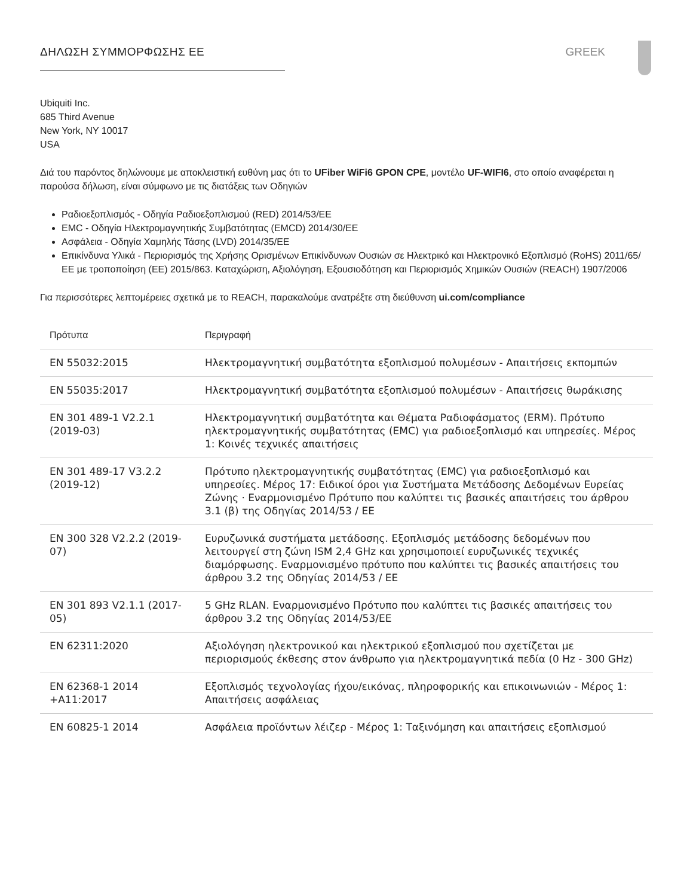ΔΗΛΩΣΗ ΣΥΜΜΟΡΦΩΣΗΣ ΕΕ GREEK
Ubiquiti Inc.
685 Third Avenue
New York, NY 10017
USA
Διά του παρόντος δηλώνουμε με αποκλειστική ευθύνη μας ότι το UFiber WiFi6 GPON CPE, μοντέλο UF-WIFI6, στο οποίο αναφέρεται η παρούσα δήλωση, είναι σύμφωνο με τις διατάξεις των Οδηγιών
Ραδιοεξοπλισμός - Οδηγία Ραδιοεξοπλισμού (RED) 2014/53/ΕΕ
EMC - Οδηγία Ηλεκτρομαγνητικής Συμβατότητας (EMCD) 2014/30/ΕΕ
Ασφάλεια - Οδηγία Χαμηλής Τάσης (LVD) 2014/35/ΕΕ
Επικίνδυνα Υλικά - Περιορισμός της Χρήσης Ορισμένων Επικίνδυνων Ουσιών σε Ηλεκτρικό και Ηλεκτρονικό Εξοπλισμό (RoHS) 2011/65/ΕΕ με τροποποίηση (ΕΕ) 2015/863. Καταχώριση, Αξιολόγηση, Εξουσιοδότηση και Περιορισμός Χημικών Ουσιών (REACH) 1907/2006
Για περισσότερες λεπτομέρειες σχετικά με το REACH, παρακαλούμε ανατρέξτε στη διεύθυνση ui.com/compliance
| Πρότυπα | Περιγραφή |
| --- | --- |
| EN 55032:2015 | Ηλεκτρομαγνητική συμβατότητα εξοπλισμού πολυμέσων - Απαιτήσεις εκπομπών |
| EN 55035:2017 | Ηλεκτρομαγνητική συμβατότητα εξοπλισμού πολυμέσων - Απαιτήσεις θωράκισης |
| EN 301 489-1 V2.2.1 (2019-03) | Ηλεκτρομαγνητική συμβατότητα και Θέματα Ραδιοφάσματος (ERM). Πρότυπο ηλεκτρομαγνητικής συμβατότητας (EMC) για ραδιοεξοπλισμό και υπηρεσίες. Μέρος 1: Κοινές τεχνικές απαιτήσεις |
| EN 301 489-17 V3.2.2 (2019-12) | Πρότυπο ηλεκτρομαγνητικής συμβατότητας (EMC) για ραδιοεξοπλισμό και υπηρεσίες. Μέρος 17: Ειδικοί όροι για Συστήματα Μετάδοσης Δεδομένων Ευρείας Ζώνης · Εναρμονισμένο Πρότυπο που καλύπτει τις βασικές απαιτήσεις του άρθρου 3.1 (β) της Οδηγίας 2014/53 / ΕΕ |
| EN 300 328 V2.2.2 (2019-07) | Ευρυζωνικά συστήματα μετάδοσης. Εξοπλισμός μετάδοσης δεδομένων που λειτουργεί στη ζώνη ISM 2,4 GHz και χρησιμοποιεί ευρυζωνικές τεχνικές διαμόρφωσης. Εναρμονισμένο πρότυπο που καλύπτει τις βασικές απαιτήσεις του άρθρου 3.2 της Οδηγίας 2014/53 / ΕΕ |
| EN 301 893 V2.1.1 (2017-05) | 5 GHz RLAN. Εναρμονισμένο Πρότυπο που καλύπτει τις βασικές απαιτήσεις του άρθρου 3.2 της Οδηγίας 2014/53/ΕΕ |
| EN 62311:2020 | Αξιολόγηση ηλεκτρονικού και ηλεκτρικού εξοπλισμού που σχετίζεται με περιορισμούς έκθεσης στον άνθρωπο για ηλεκτρομαγνητικά πεδία (0 Hz - 300 GHz) |
| EN 62368-1 2014 +A11:2017 | Εξοπλισμός τεχνολογίας ήχου/εικόνας, πληροφορικής και επικοινωνιών - Μέρος 1: Απαιτήσεις ασφάλειας |
| EN 60825-1 2014 | Ασφάλεια προϊόντων λέιζερ - Μέρος 1: Ταξινόμηση και απαιτήσεις εξοπλισμού |